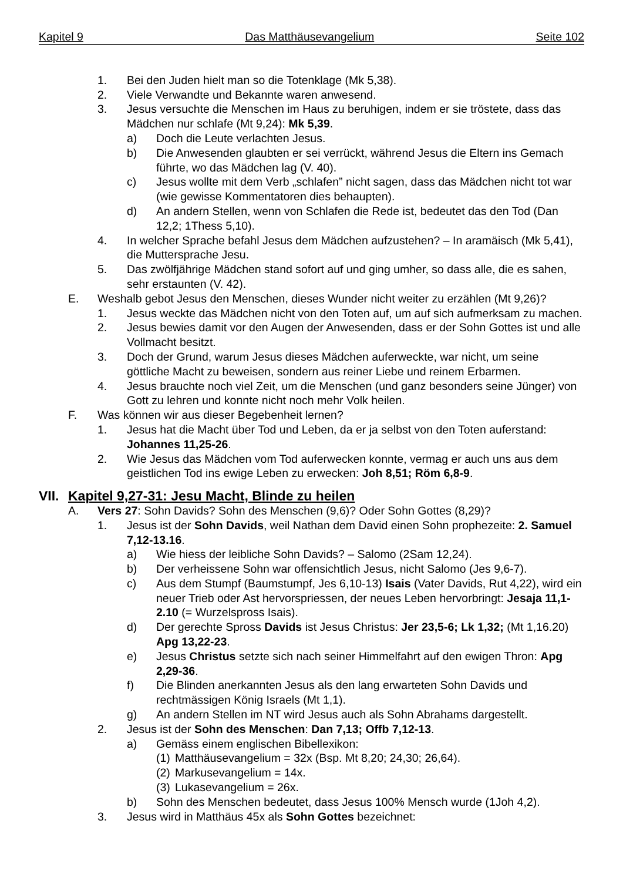Kapitel 9 Das Matthäusevangelium Seite 102
1. Bei den Juden hielt man so die Totenklage (Mk 5,38).
2. Viele Verwandte und Bekannte waren anwesend.
3. Jesus versuchte die Menschen im Haus zu beruhigen, indem er sie tröstete, dass das Mädchen nur schlafe (Mt 9,24): Mk 5,39.
a) Doch die Leute verlachten Jesus.
b) Die Anwesenden glaubten er sei verrückt, während Jesus die Eltern ins Gemach führte, wo das Mädchen lag (V. 40).
c) Jesus wollte mit dem Verb „schlafen” nicht sagen, dass das Mädchen nicht tot war (wie gewisse Kommentatoren dies behaupten).
d) An andern Stellen, wenn von Schlafen die Rede ist, bedeutet das den Tod (Dan 12,2; 1Thess 5,10).
4. In welcher Sprache befahl Jesus dem Mädchen aufzustehen? – In aramäisch (Mk 5,41), die Muttersprache Jesu.
5. Das zwölfjährige Mädchen stand sofort auf und ging umher, so dass alle, die es sahen, sehr erstaunten (V. 42).
E. Weshalb gebot Jesus den Menschen, dieses Wunder nicht weiter zu erzählen (Mt 9,26)?
1. Jesus weckte das Mädchen nicht von den Toten auf, um auf sich aufmerksam zu machen.
2. Jesus bewies damit vor den Augen der Anwesenden, dass er der Sohn Gottes ist und alle Vollmacht besitzt.
3. Doch der Grund, warum Jesus dieses Mädchen auferweckte, war nicht, um seine göttliche Macht zu beweisen, sondern aus reiner Liebe und reinem Erbarmen.
4. Jesus brauchte noch viel Zeit, um die Menschen (und ganz besonders seine Jünger) von Gott zu lehren und konnte nicht noch mehr Volk heilen.
F. Was können wir aus dieser Begebenheit lernen?
1. Jesus hat die Macht über Tod und Leben, da er ja selbst von den Toten auferstand: Johannes 11,25-26.
2. Wie Jesus das Mädchen vom Tod auferwecken konnte, vermag er auch uns aus dem geistlichen Tod ins ewige Leben zu erwecken: Joh 8,51; Röm 6,8-9.
VII. Kapitel 9,27-31: Jesu Macht, Blinde zu heilen
A. Vers 27: Sohn Davids? Sohn des Menschen (9,6)? Oder Sohn Gottes (8,29)?
1. Jesus ist der Sohn Davids, weil Nathan dem David einen Sohn prophezeite: 2. Samuel 7,12-13.16.
a) Wie hiess der leibliche Sohn Davids? – Salomo (2Sam 12,24).
b) Der verheissene Sohn war offensichtlich Jesus, nicht Salomo (Jes 9,6-7).
c) Aus dem Stumpf (Baumstumpf, Jes 6,10-13) Isais (Vater Davids, Rut 4,22), wird ein neuer Trieb oder Ast hervorspriessen, der neues Leben hervorbringt: Jesaja 11,1-2.10 (= Wurzelspross Isais).
d) Der gerechte Spross Davids ist Jesus Christus: Jer 23,5-6; Lk 1,32; (Mt 1,16.20) Apg 13,22-23.
e) Jesus Christus setzte sich nach seiner Himmelfahrt auf den ewigen Thron: Apg 2,29-36.
f) Die Blinden anerkannten Jesus als den lang erwarteten Sohn Davids und rechtmässigen König Israels (Mt 1,1).
g) An andern Stellen im NT wird Jesus auch als Sohn Abrahams dargestellt.
2. Jesus ist der Sohn des Menschen: Dan 7,13; Offb 7,12-13.
a) Gemäss einem englischen Bibellexikon:
(1) Matthäusevangelium = 32x (Bsp. Mt 8,20; 24,30; 26,64).
(2) Markusevangelium = 14x.
(3) Lukasevangelium = 26x.
b) Sohn des Menschen bedeutet, dass Jesus 100% Mensch wurde (1Joh 4,2).
3. Jesus wird in Matthäus 45x als Sohn Gottes bezeichnet: